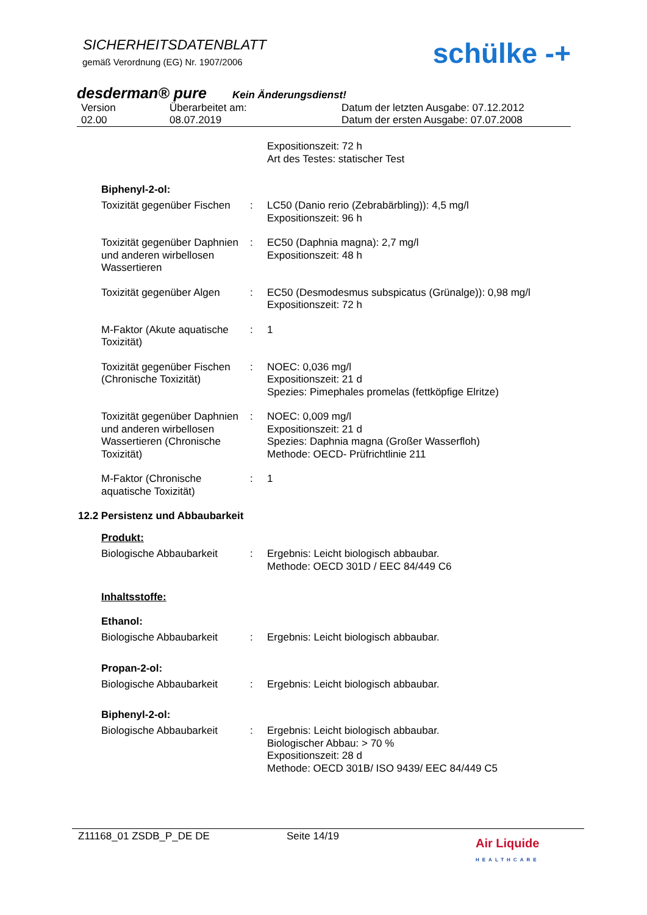SICHERHEITSDATENBLATT
gemäß Verordnung (EG) Nr. 1907/2006
schülke -+
desderman® pure Kein Änderungsdienst!
Version
02.00
Überarbeitet am:
08.07.2019
Datum der letzten Ausgabe: 07.12.2012
Datum der ersten Ausgabe: 07.07.2008
Expositionszeit: 72 h
Art des Testes: statischer Test
Biphenyl-2-ol:
Toxizität gegenüber Fischen
:
LC50 (Danio rerio (Zebrabärbling)): 4,5 mg/l
Expositionszeit: 96 h
Toxizität gegenüber Daphnien und anderen wirbellosen Wassertieren
:
EC50 (Daphnia magna): 2,7 mg/l
Expositionszeit: 48 h
Toxizität gegenüber Algen
:
EC50 (Desmodesmus subspicatus (Grünalge)): 0,98 mg/l
Expositionszeit: 72 h
M-Faktor (Akute aquatische Toxizität)
:
1
Toxizität gegenüber Fischen (Chronische Toxizität)
:
NOEC: 0,036 mg/l
Expositionszeit: 21 d
Spezies: Pimephales promelas (fettköpfige Elritze)
Toxizität gegenüber Daphnien und anderen wirbellosen Wassertieren (Chronische Toxizität)
:
NOEC: 0,009 mg/l
Expositionszeit: 21 d
Spezies: Daphnia magna (Großer Wasserfloh)
Methode: OECD- Prüfrichtlinie 211
M-Faktor (Chronische aquatische Toxizität)
:
1
12.2 Persistenz und Abbaubarkeit
Produkt:
Biologische Abbaubarkeit
:
Ergebnis: Leicht biologisch abbaubar.
Methode: OECD 301D / EEC 84/449 C6
Inhaltsstoffe:
Ethanol:
Biologische Abbaubarkeit
:
Ergebnis: Leicht biologisch abbaubar.
Propan-2-ol:
Biologische Abbaubarkeit
:
Ergebnis: Leicht biologisch abbaubar.
Biphenyl-2-ol:
Biologische Abbaubarkeit
:
Ergebnis: Leicht biologisch abbaubar.
Biologischer Abbau: > 70 %
Expositionszeit: 28 d
Methode: OECD 301B/ ISO 9439/ EEC 84/449 C5
Z11168_01 ZSDB_P_DE DE Seite 14/19
Air Liquide
HEALTHCARE